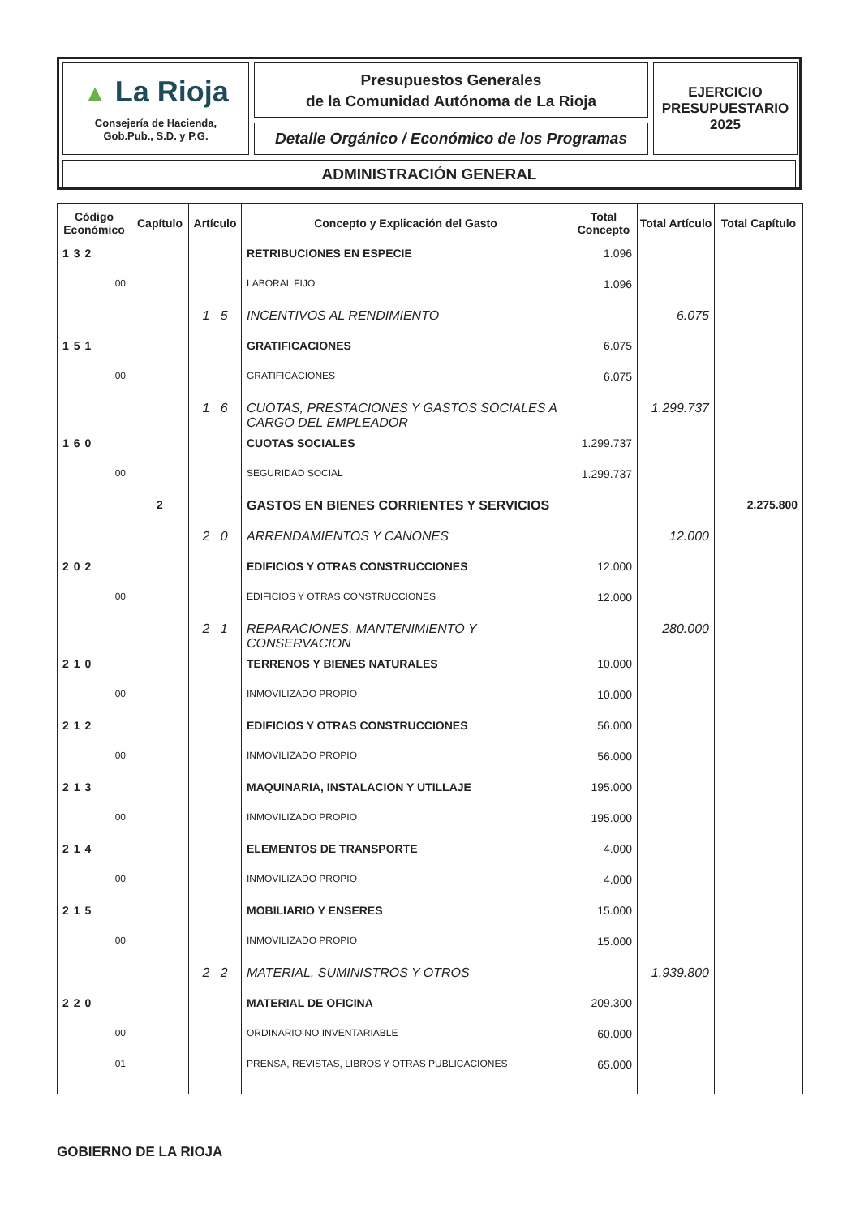▲ La Rioja
Consejería de Hacienda,
Gob.Pub., S.D. y P.G.
Presupuestos Generales
de la Comunidad Autónoma de La Rioja
Detalle Orgánico / Económico de los Programas
EJERCICIO
PRESUPUESTARIO
2025
ADMINISTRACIÓN GENERAL
| Código Económico | Capítulo | Artículo | Concepto y Explicación del Gasto | Total Concepto | Total Artículo | Total Capítulo |
| --- | --- | --- | --- | --- | --- | --- |
| 132 | | | RETRIBUCIONES EN ESPECIE | 1.096 | | |
| 00 | | | LABORAL FIJO | 1.096 | | |
| | | 1 5 | INCENTIVOS AL RENDIMIENTO | | 6.075 | |
| 151 | | | GRATIFICACIONES | 6.075 | | |
| 00 | | | GRATIFICACIONES | 6.075 | | |
| | | 1 6 | CUOTAS, PRESTACIONES Y GASTOS SOCIALES A CARGO DEL EMPLEADOR | | 1.299.737 | |
| 160 | | | CUOTAS SOCIALES | 1.299.737 | | |
| 00 | | | SEGURIDAD SOCIAL | 1.299.737 | | |
| | 2 | | GASTOS EN BIENES CORRIENTES Y SERVICIOS | | | 2.275.800 |
| | | 2 0 | ARRENDAMIENTOS Y CANONES | | 12.000 | |
| 202 | | | EDIFICIOS Y OTRAS CONSTRUCCIONES | 12.000 | | |
| 00 | | | EDIFICIOS Y OTRAS CONSTRUCCIONES | 12.000 | | |
| | | 2 1 | REPARACIONES, MANTENIMIENTO Y CONSERVACION | | 280.000 | |
| 210 | | | TERRENOS Y BIENES NATURALES | 10.000 | | |
| 00 | | | INMOVILIZADO PROPIO | 10.000 | | |
| 212 | | | EDIFICIOS Y OTRAS CONSTRUCCIONES | 56.000 | | |
| 00 | | | INMOVILIZADO PROPIO | 56.000 | | |
| 213 | | | MAQUINARIA, INSTALACION Y UTILLAJE | 195.000 | | |
| 00 | | | INMOVILIZADO PROPIO | 195.000 | | |
| 214 | | | ELEMENTOS DE TRANSPORTE | 4.000 | | |
| 00 | | | INMOVILIZADO PROPIO | 4.000 | | |
| 215 | | | MOBILIARIO Y ENSERES | 15.000 | | |
| 00 | | | INMOVILIZADO PROPIO | 15.000 | | |
| | | 2 2 | MATERIAL, SUMINISTROS Y OTROS | | 1.939.800 | |
| 220 | | | MATERIAL DE OFICINA | 209.300 | | |
| 00 | | | ORDINARIO NO INVENTARIABLE | 60.000 | | |
| 01 | | | PRENSA, REVISTAS, LIBROS Y OTRAS PUBLICACIONES | 65.000 | | |
GOBIERNO DE LA RIOJA